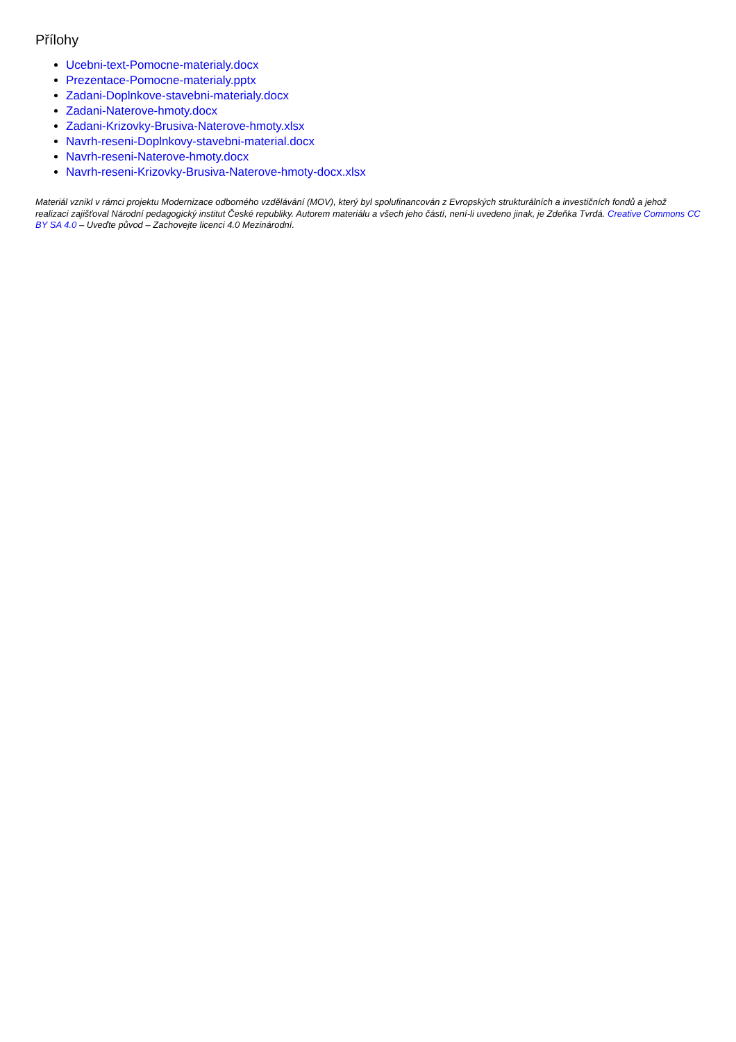Přílohy
Ucebni-text-Pomocne-materialy.docx
Prezentace-Pomocne-materialy.pptx
Zadani-Doplnkove-stavebni-materialy.docx
Zadani-Naterove-hmoty.docx
Zadani-Krizovky-Brusiva-Naterove-hmoty.xlsx
Navrh-reseni-Doplnkovy-stavebni-material.docx
Navrh-reseni-Naterove-hmoty.docx
Navrh-reseni-Krizovky-Brusiva-Naterove-hmoty-docx.xlsx
Materiál vznikl v rámci projektu Modernizace odborného vzdělávání (MOV), který byl spolufinancován z Evropských strukturálních a investičních fondů a jehož realizaci zajišťoval Národní pedagogický institut České republiky. Autorem materiálu a všech jeho částí, není-li uvedeno jinak, je Zdeňka Tvrdá. Creative Commons CC BY SA 4.0 – Uveďte původ – Zachovejte licenci 4.0 Mezinárodní.